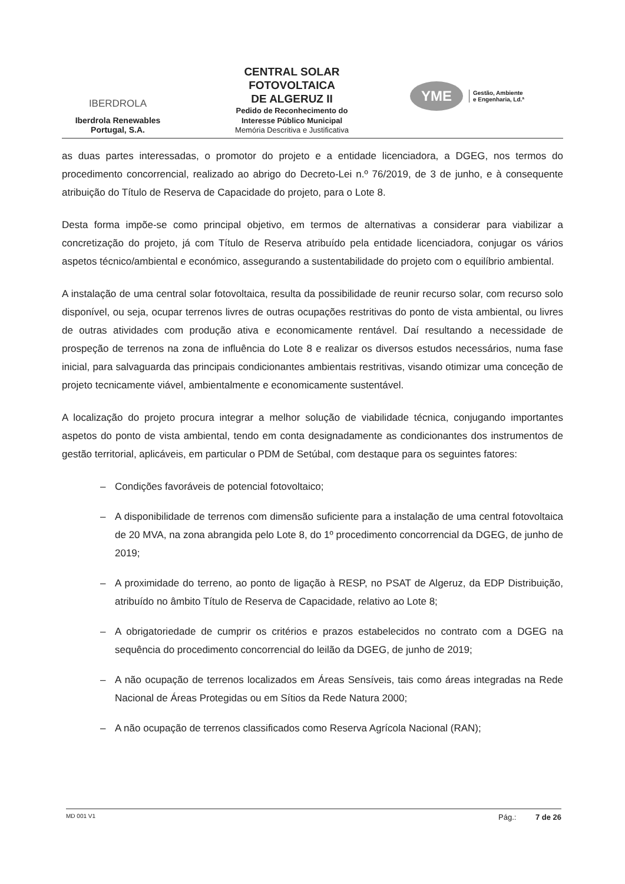IBERDROLA
Iberdrola Renewables
Portugal, S.A.
CENTRAL SOLAR
FOTOVOLTAICA
DE ALGERUZ II
Pedido de Reconhecimento do
Interesse Público Municipal
Memória Descritiva e Justificativa
YME
Gestão, Ambiente
e Engenharia, Ld.ª
as duas partes interessadas, o promotor do projeto e a entidade licenciadora, a DGEG, nos termos do procedimento concorrencial, realizado ao abrigo do Decreto-Lei n.º 76/2019, de 3 de junho, e à consequente atribuição do Título de Reserva de Capacidade do projeto, para o Lote 8.
Desta forma impõe-se como principal objetivo, em termos de alternativas a considerar para viabilizar a concretização do projeto, já com Título de Reserva atribuído pela entidade licenciadora, conjugar os vários aspetos técnico/ambiental e económico, assegurando a sustentabilidade do projeto com o equilíbrio ambiental.
A instalação de uma central solar fotovoltaica, resulta da possibilidade de reunir recurso solar, com recurso solo disponível, ou seja, ocupar terrenos livres de outras ocupações restritivas do ponto de vista ambiental, ou livres de outras atividades com produção ativa e economicamente rentável. Daí resultando a necessidade de prospeção de terrenos na zona de influência do Lote 8 e realizar os diversos estudos necessários, numa fase inicial, para salvaguarda das principais condicionantes ambientais restritivas, visando otimizar uma conceção de projeto tecnicamente viável, ambientalmente e economicamente sustentável.
A localização do projeto procura integrar a melhor solução de viabilidade técnica, conjugando importantes aspetos do ponto de vista ambiental, tendo em conta designadamente as condicionantes dos instrumentos de gestão territorial, aplicáveis, em particular o PDM de Setúbal, com destaque para os seguintes fatores:
– Condições favoráveis de potencial fotovoltaico;
– A disponibilidade de terrenos com dimensão suficiente para a instalação de uma central fotovoltaica de 20 MVA, na zona abrangida pelo Lote 8, do 1º procedimento concorrencial da DGEG, de junho de 2019;
– A proximidade do terreno, ao ponto de ligação à RESP, no PSAT de Algeruz, da EDP Distribuição, atribuído no âmbito Título de Reserva de Capacidade, relativo ao Lote 8;
– A obrigatoriedade de cumprir os critérios e prazos estabelecidos no contrato com a DGEG na sequência do procedimento concorrencial do leilão da DGEG, de junho de 2019;
– A não ocupação de terrenos localizados em Áreas Sensíveis, tais como áreas integradas na Rede Nacional de Áreas Protegidas ou em Sítios da Rede Natura 2000;
– A não ocupação de terrenos classificados como Reserva Agrícola Nacional (RAN);
MD 001 V1 Pág.: 7 de 26